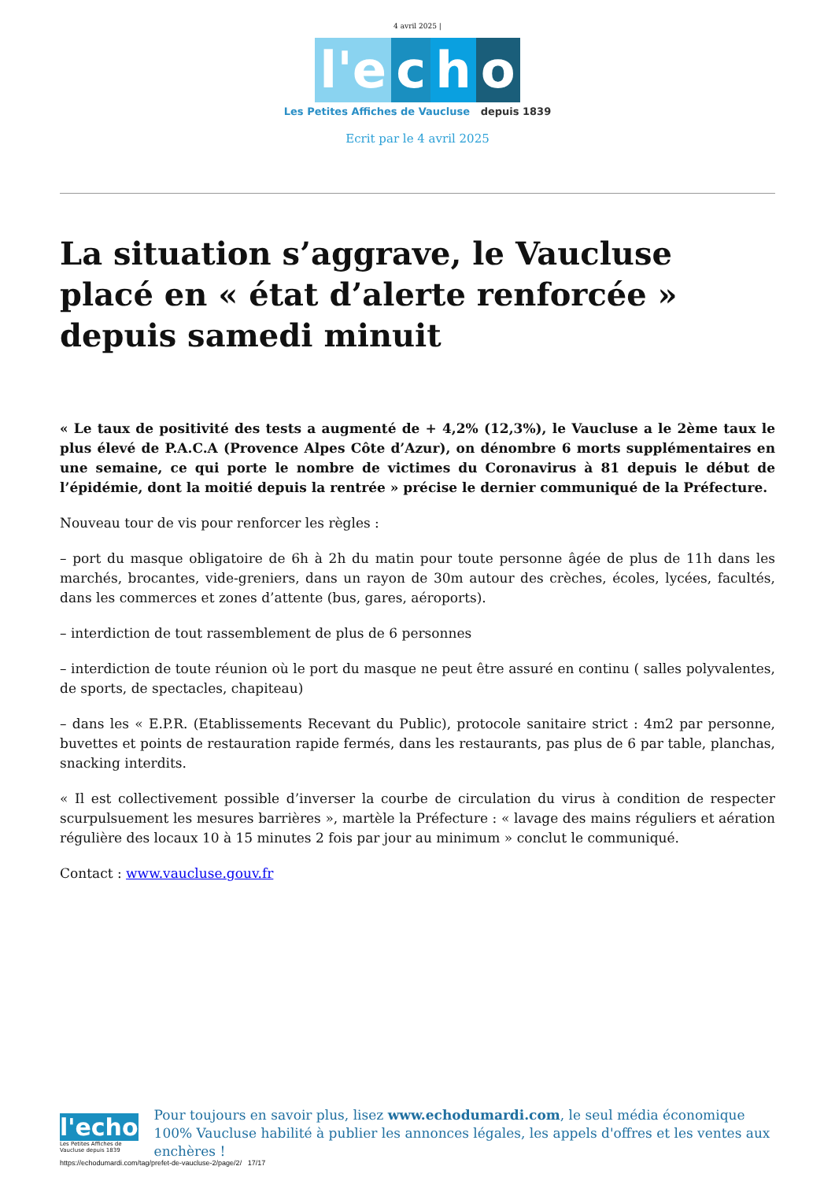4 avril 2025 |
l'e
c
h
o
Les Petites Affiches de Vaucluse depuis 1839
Ecrit par le 4 avril 2025
La situation s’aggrave, le Vaucluse placé en « état d’alerte renforcée » depuis samedi minuit
« Le taux de positivité des tests a augmenté de + 4,2% (12,3%), le Vaucluse a le 2ème taux le plus élevé de P.A.C.A (Provence Alpes Côte d’Azur), on dénombre 6 morts supplémentaires en une semaine, ce qui porte le nombre de victimes du Coronavirus à 81 depuis le début de l’épidémie, dont la moitié depuis la rentrée » précise le dernier communiqué de la Préfecture.
Nouveau tour de vis pour renforcer les règles :
– port du masque obligatoire de 6h à 2h du matin pour toute personne âgée de plus de 11h dans les marchés, brocantes, vide-greniers, dans un rayon de 30m autour des crèches, écoles, lycées, facultés, dans les commerces et zones d’attente (bus, gares, aéroports).
– interdiction de tout rassemblement de plus de 6 personnes
– interdiction de toute réunion où le port du masque ne peut être assuré en continu ( salles polyvalentes, de sports, de spectacles, chapiteau)
– dans les « E.P.R. (Etablissements Recevant du Public), protocole sanitaire strict : 4m2 par personne, buvettes et points de restauration rapide fermés, dans les restaurants, pas plus de 6 par table, planchas, snacking interdits.
« Il est collectivement possible d’inverser la courbe de circulation du virus à condition de respecter scurpulsuement les mesures barrières », martèle la Préfecture : « lavage des mains réguliers et aération régulière des locaux 10 à 15 minutes 2 fois par jour au minimum » conclut le communiqué.
Contact : www.vaucluse.gouv.fr
l'echo
Les Petites Affiches de Vaucluse depuis 1839
Pour toujours en savoir plus, lisez www.echodumardi.com, le seul média économique 100% Vaucluse habilité à publier les annonces légales, les appels d'offres et les ventes aux enchères !
https://echodumardi.com/tag/prefet-de-vaucluse-2/page/2/ 17/17